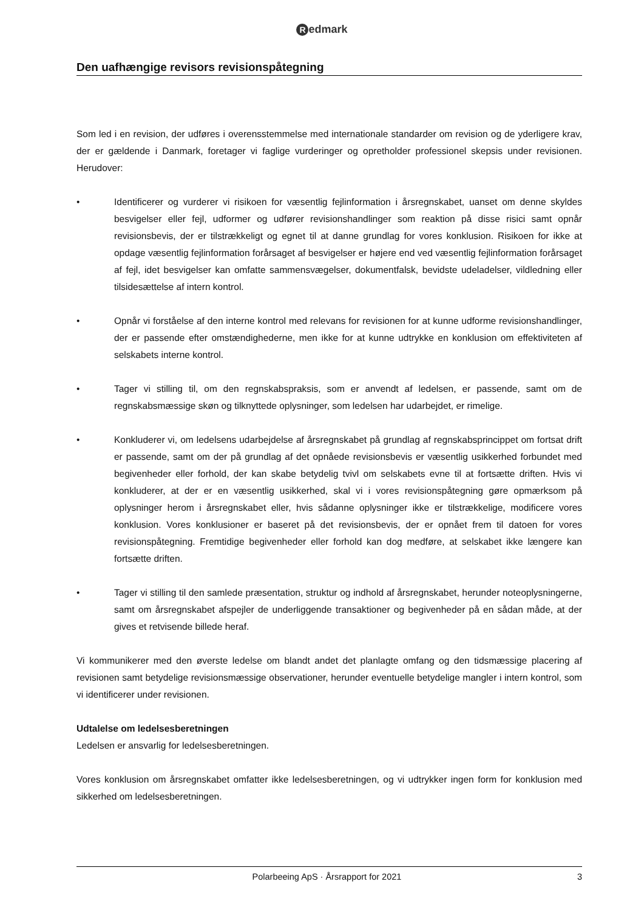Redmark
Den uafhængige revisors revisionspåtegning
Som led i en revision, der udføres i overensstemmelse med internationale standarder om revision og de yderligere krav, der er gældende i Danmark, foretager vi faglige vurderinger og opretholder professionel skepsis under revisionen. Herudover:
• Identificerer og vurderer vi risikoen for væsentlig fejlinformation i årsregnskabet, uanset om denne skyldes besvigelser eller fejl, udformer og udfører revisionshandlinger som reaktion på disse risici samt opnår revisionsbevis, der er tilstrækkeligt og egnet til at danne grundlag for vores konklusion. Risikoen for ikke at opdage væsentlig fejlinformation forårsaget af besvigelser er højere end ved væsentlig fejlinformation forårsaget af fejl, idet besvigelser kan omfatte sammensvægelser, dokumentfalsk, bevidste udeladelser, vildledning eller tilsidesættelse af intern kontrol.
• Opnår vi forståelse af den interne kontrol med relevans for revisionen for at kunne udforme revisionshandlinger, der er passende efter omstændighederne, men ikke for at kunne udtrykke en konklusion om effektiviteten af selskabets interne kontrol.
• Tager vi stilling til, om den regnskabspraksis, som er anvendt af ledelsen, er passende, samt om de regnskabsmæssige skøn og tilknyttede oplysninger, som ledelsen har udarbejdet, er rimelige.
• Konkluderer vi, om ledelsens udarbejdelse af årsregnskabet på grundlag af regnskabsprincippet om fortsat drift er passende, samt om der på grundlag af det opnåede revisionsbevis er væsentlig usikkerhed forbundet med begivenheder eller forhold, der kan skabe betydelig tvivl om selskabets evne til at fortsætte driften. Hvis vi konkluderer, at der er en væsentlig usikkerhed, skal vi i vores revisionspåtegning gøre opmærksom på oplysninger herom i årsregnskabet eller, hvis sådanne oplysninger ikke er tilstrækkelige, modificere vores konklusion. Vores konklusioner er baseret på det revisionsbevis, der er opnået frem til datoen for vores revisionspåtegning. Fremtidige begivenheder eller forhold kan dog medføre, at selskabet ikke længere kan fortsætte driften.
• Tager vi stilling til den samlede præsentation, struktur og indhold af årsregnskabet, herunder noteoplysningerne, samt om årsregnskabet afspejler de underliggende transaktioner og begivenheder på en sådan måde, at der gives et retvisende billede heraf.
Vi kommunikerer med den øverste ledelse om blandt andet det planlagte omfang og den tidsmæssige placering af revisionen samt betydelige revisionsmæssige observationer, herunder eventuelle betydelige mangler i intern kontrol, som vi identificerer under revisionen.
Udtalelse om ledelsesberetningen
Ledelsen er ansvarlig for ledelsesberetningen.
Vores konklusion om årsregnskabet omfatter ikke ledelsesberetningen, og vi udtrykker ingen form for konklusion med sikkerhed om ledelsesberetningen.
Polarbeeing ApS · Årsrapport for 2021 3